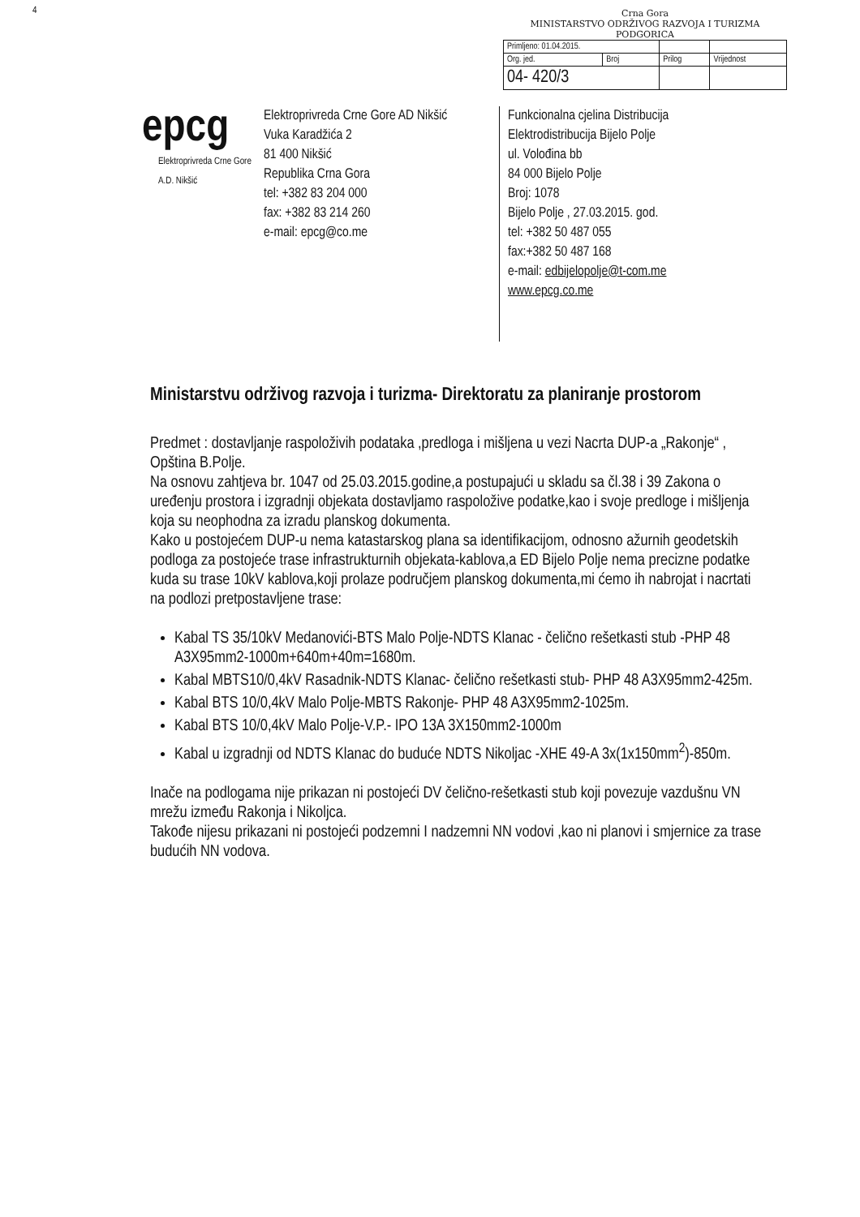4
Crna Gora
MINISTARSTVO ODRŽIVOG RAZVOJA I TURIZMA
PODGORICA
| Primljeno: 01.04.2015. | | | |
| Org. jed. | Broj | Prilog | Vrijednost |
| 04- 420/3 | | | |
epcg
Elektroprivreda Crne Gore A.D. Nikšić
Elektroprivreda Crne Gore AD Nikšić
Vuka Karadžića 2
81 400 Nikšić
Republika Crna Gora
tel: +382 83 204 000
fax: +382 83 214 260
e-mail: epcg@co.me
Funkcionalna cjelina Distribucija
Elektrodistribucija Bijelo Polje
ul. Volođina bb
84 000 Bijelo Polje
Broj: 1078
Bijelo Polje , 27.03.2015. god.
tel: +382 50 487 055
fax:+382 50 487 168
e-mail: edbijelopolje@t-com.me
www.epcg.co.me
Ministarstvu održivog razvoja i turizma- Direktoratu za planiranje prostorom
Predmet : dostavljanje raspoloživih podataka ,predloga i mišljena u vezi Nacrta DUP-a „Rakonje“ , Opština B.Polje.
Na osnovu zahtjeva br. 1047 od 25.03.2015.godine,a postupajući u skladu sa čl.38 i 39 Zakona o uređenju prostora i izgradnji objekata dostavljamo raspoložive podatke,kao i svoje predloge i mišljenja koja su neophodna za izradu planskog dokumenta.
Kako u postojećem DUP-u nema katastarskog plana sa identifikacijom, odnosno ažurnih geodetskih podloga za postojeće trase infrastrukturnih objekata-kablova,a ED Bijelo Polje nema precizne podatke kuda su trase 10kV kablova,koji prolaze područjem planskog dokumenta,mi ćemo ih nabrojat i nacrtati na podlozi pretpostavljene trase:
Kabal TS 35/10kV Medanovići-BTS Malo Polje-NDTS Klanac - čelično rešetkasti stub -PHP 48 A3X95mm2-1000m+640m+40m=1680m.
Kabal MBTS10/0,4kV Rasadnik-NDTS Klanac- čelično rešetkasti stub- PHP 48 A3X95mm2-425m.
Kabal BTS 10/0,4kV Malo Polje-MBTS Rakonje- PHP 48 A3X95mm2-1025m.
Kabal BTS 10/0,4kV Malo Polje-V.P.- IPO 13A 3X150mm2-1000m
Kabal u izgradnji od NDTS Klanac do buduće NDTS Nikoljac -XHE 49-A 3x(1x150mm<sup>2</sup>)-850m.
Inače na podlogama nije prikazan ni postojeći DV čelično-rešetkasti stub koji povezuje vazdušnu VN mrežu između Rakonja i Nikoljca.
Takođe nijesu prikazani ni postojeći podzemni I nadzemni NN vodovi ,kao ni planovi i smjernice za trase budućih NN vodova.